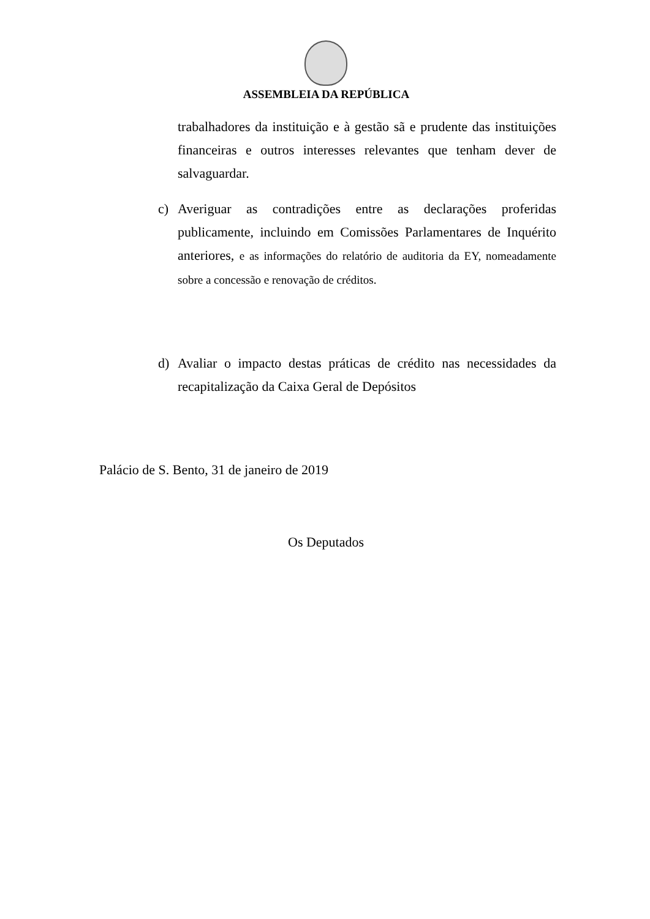ASSEMBLEIA DA REPÚBLICA
trabalhadores da instituição e à gestão sã e prudente das instituições financeiras e outros interesses relevantes que tenham dever de salvaguardar.
c) Averiguar as contradições entre as declarações proferidas publicamente, incluindo em Comissões Parlamentares de Inquérito anteriores, e as informações do relatório de auditoria da EY, nomeadamente sobre a concessão e renovação de créditos.
d) Avaliar o impacto destas práticas de crédito nas necessidades da recapitalização da Caixa Geral de Depósitos
Palácio de S. Bento, 31 de janeiro de 2019
Os Deputados